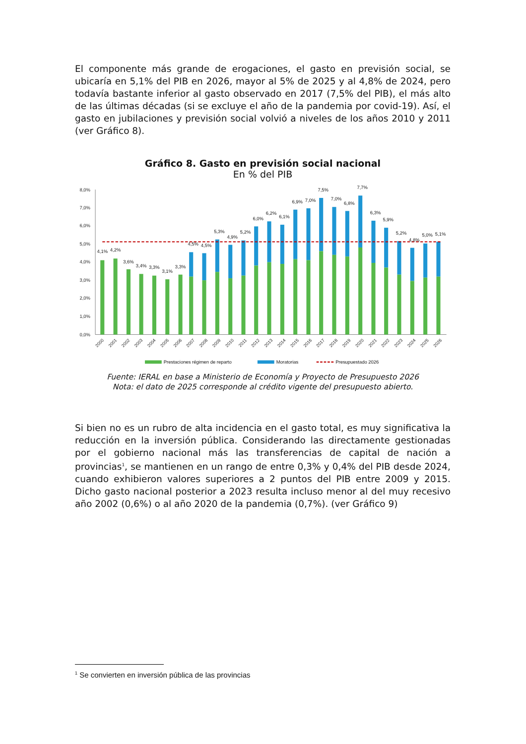El componente más grande de erogaciones, el gasto en previsión social, se ubicaría en 5,1% del PIB en 2026, mayor al 5% de 2025 y al 4,8% de 2024, pero todavía bastante inferior al gasto observado en 2017 (7,5% del PIB), el más alto de las últimas décadas (si se excluye el año de la pandemia por covid-19). Así, el gasto en jubilaciones y previsión social volvió a niveles de los años 2010 y 2011 (ver Gráfico 8).
Gráfico 8. Gasto en previsión social nacional
En % del PIB
8,0%
7,0%
6,0%
5,0%
4,0%
3,0%
2,0%
1,0%
0,0%
4,1%
4,2%
3,6%
3,4%
3,3%
3,1%
3,3%
4,5%
4,5%
5,3%
4,9%
5,2%
6,0%
6,2%
6,1%
6,9%
7,0%
7,5%
7,0%
6,8%
7,7%
6,3%
5,9%
5,2%
4,8%
5,0%
5,1%
2000
2001
2002
2003
2004
2005
2006
2007
2008
2009
2010
2011
2012
2013
2014
2015
2016
2017
2018
2019
2020
2021
2022
2023
2024
2025
2026
Prestaciones régimen de reparto
Moratorias
Presupuestado 2026
Fuente: IERAL en base a Ministerio de Economía y Proyecto de Presupuesto 2026
Nota: el dato de 2025 corresponde al crédito vigente del presupuesto abierto.
Si bien no es un rubro de alta incidencia en el gasto total, es muy significativa la reducción en la inversión pública. Considerando las directamente gestionadas por el gobierno nacional más las transferencias de capital de nación a provincias<sup>1</sup>, se mantienen en un rango de entre 0,3% y 0,4% del PIB desde 2024, cuando exhibieron valores superiores a 2 puntos del PIB entre 2009 y 2015. Dicho gasto nacional posterior a 2023 resulta incluso menor al del muy recesivo año 2002 (0,6%) o al año 2020 de la pandemia (0,7%). (ver Gráfico 9)
<sup>1</sup> Se convierten en inversión pública de las provincias